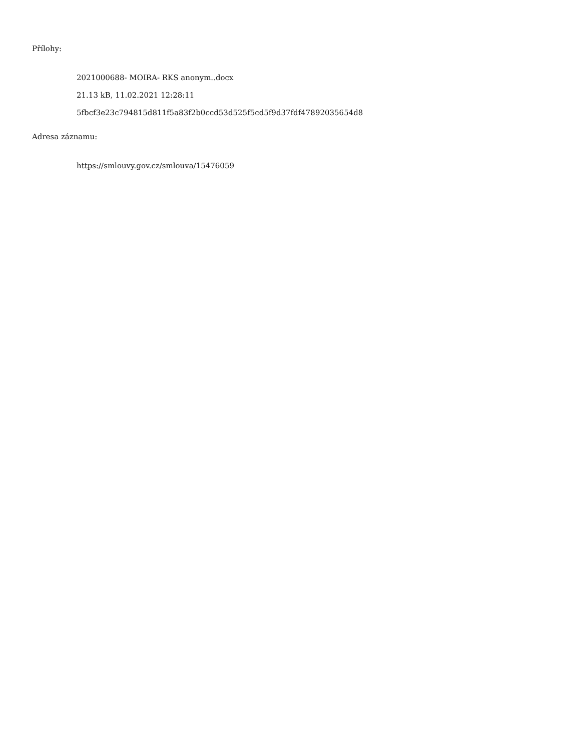Přílohy:
2021000688- MOIRA- RKS anonym..docx
21.13 kB, 11.02.2021 12:28:11
5fbcf3e23c794815d811f5a83f2b0ccd53d525f5cd5f9d37fdf47892035654d8
Adresa záznamu:
https://smlouvy.gov.cz/smlouva/15476059